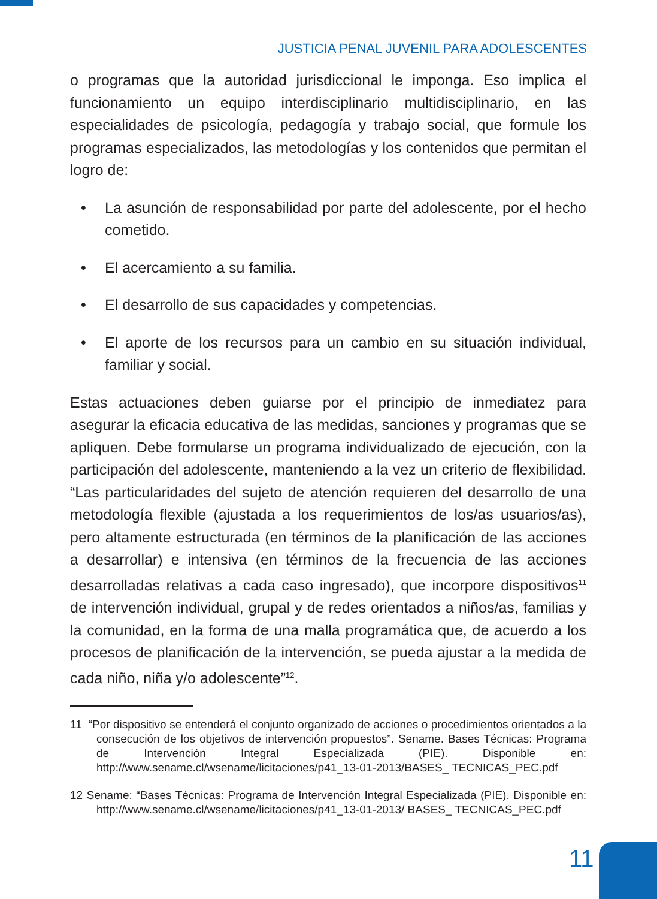JUSTICIA PENAL JUVENIL PARA ADOLESCENTES
o programas que la autoridad jurisdiccional le imponga. Eso implica el funcionamiento un equipo interdisciplinario multidisciplinario, en las especialidades de psicología, pedagogía y trabajo social, que formule los programas especializados, las metodologías y los contenidos que permitan el logro de:
• La asunción de responsabilidad por parte del adolescente, por el hecho cometido.
• El acercamiento a su familia.
• El desarrollo de sus capacidades y competencias.
• El aporte de los recursos para un cambio en su situación individual, familiar y social.
Estas actuaciones deben guiarse por el principio de inmediatez para asegurar la eficacia educativa de las medidas, sanciones y programas que se apliquen. Debe formularse un programa individualizado de ejecución, con la participación del adolescente, manteniendo a la vez un criterio de flexibilidad. “Las particularidades del sujeto de atención requieren del desarrollo de una metodología flexible (ajustada a los requerimientos de los/as usuarios/as), pero altamente estructurada (en términos de la planificación de las acciones a desarrollar) e intensiva (en términos de la frecuencia de las acciones desarrolladas relativas a cada caso ingresado), que incorpore dispositivos<sup>11</sup> de intervención individual, grupal y de redes orientados a niños/as, familias y la comunidad, en la forma de una malla programática que, de acuerdo a los procesos de planificación de la intervención, se pueda ajustar a la medida de cada niño, niña y/o adolescente”<sup>12</sup>.
11 “Por dispositivo se entenderá el conjunto organizado de acciones o procedimientos orientados a la consecución de los objetivos de intervención propuestos”. Sename. Bases Técnicas: Programa de Intervención Integral Especializada (PIE). Disponible en: http://www.sename.cl/wsename/licitaciones/p41_13-01-2013/BASES_ TECNICAS_PEC.pdf
12 Sename: “Bases Técnicas: Programa de Intervención Integral Especializada (PIE). Disponible en: http://www.sename.cl/wsename/licitaciones/p41_13-01-2013/ BASES_ TECNICAS_PEC.pdf
11